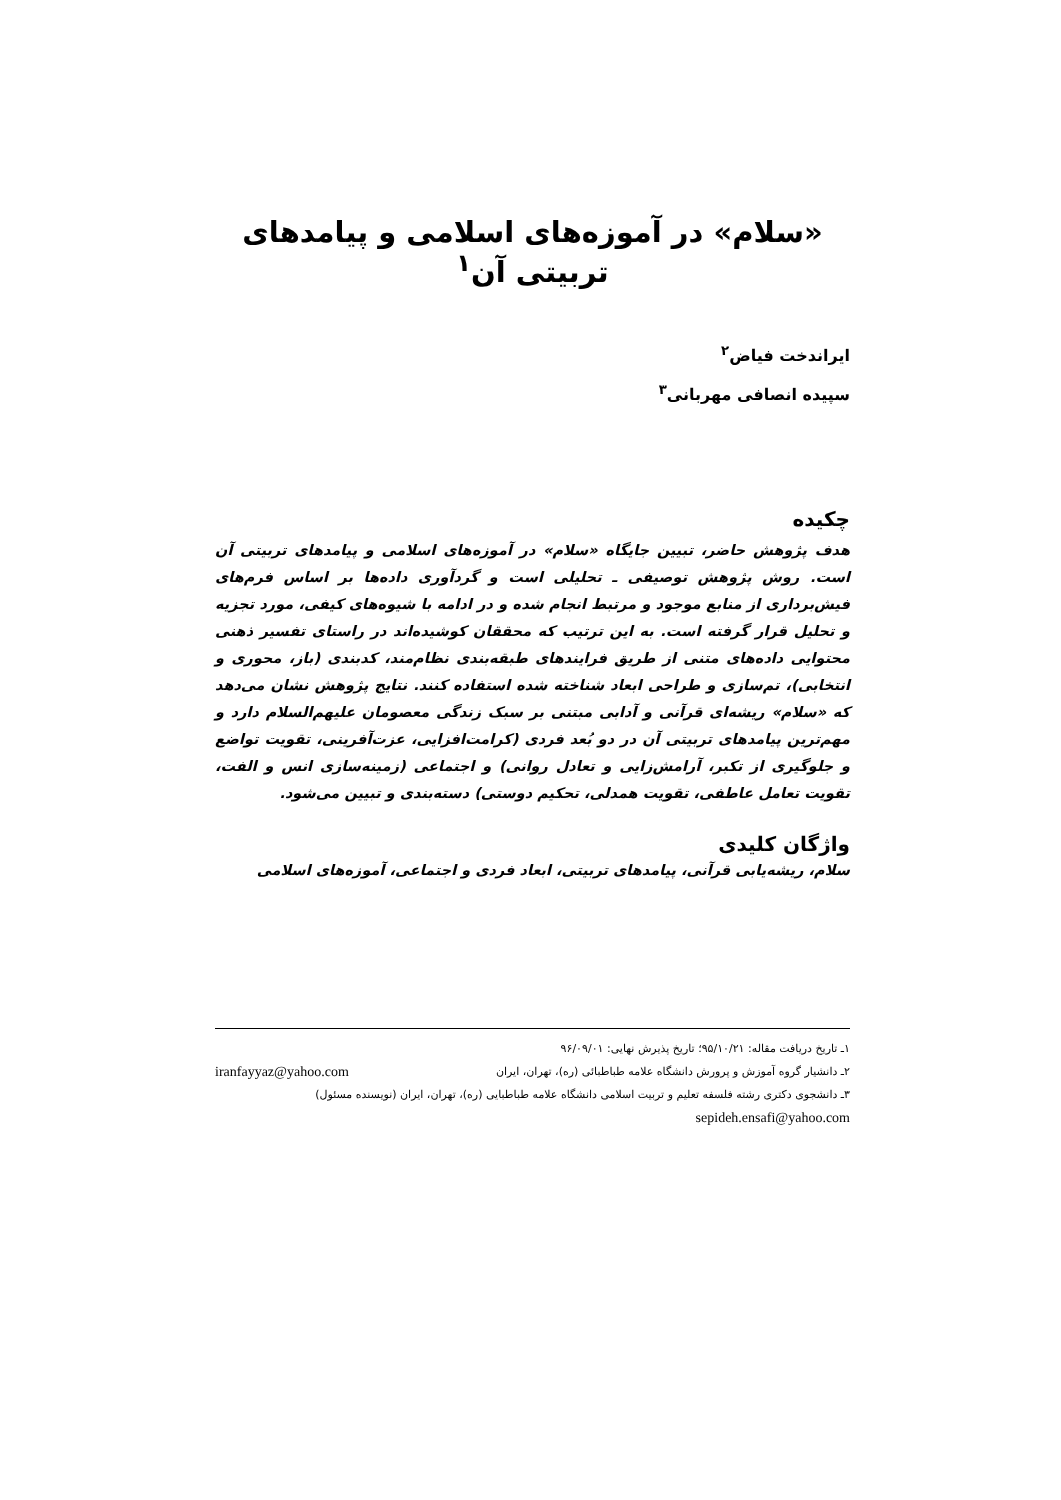«سلام» در آموزه‌های اسلامی و پیامدهای تربیتی آن<sup>۱</sup>
ایراندخت فیاض<sup>۲</sup>
سپیده انصافی مهربانی<sup>۳</sup>
چکیده
هدف پژوهش حاضر، تبیین جایگاه «سلام» در آموزه‌های اسلامی و پیامدهای تربیتی آن است. روش پژوهش توصیفی ـ تحلیلی است و گردآوری داده‌ها بر اساس فرم‌های فیش‌برداری از منابع موجود و مرتبط انجام شده و در ادامه با شیوه‌های کیفی، مورد تجزیه و تحلیل قرار گرفته است. به این ترتیب که محققان کوشیده‌اند در راستای تفسیر ذهنی محتوایی داده‌های متنی از طریق فرایندهای طبقه‌بندی نظام‌مند، کدبندی (باز، محوری و انتخابی)، تم‌سازی و طراحی ابعاد شناخته شده استفاده کنند. نتایج پژوهش نشان می‌دهد که «سلام» ریشه‌ای قرآنی و آدابی مبتنی بر سبک زندگی معصومان علیهم‌السلام دارد و مهم‌ترین پیامدهای تربیتی آن در دو بُعد فردی (کرامت‌افزایی، عزت‌آفرینی، تقویت تواضع و جلوگیری از تکبر، آرامش‌زایی و تعادل روانی) و اجتماعی (زمینه‌سازی انس و الفت، تقویت تعامل عاطفی، تقویت همدلی، تحکیم دوستی) دسته‌بندی و تبیین می‌شود.
واژگان کلیدی
سلام، ریشه‌یابی قرآنی، پیامدهای تربیتی، ابعاد فردی و اجتماعی، آموزه‌های اسلامی
۱ـ تاریخ دریافت مقاله: ۹۵/۱۰/۲۱؛ تاریخ پذیرش نهایی: ۹۶/۰۹/۰۱
۲ـ دانشیار گروه آموزش و پرورش دانشگاه علامه طباطبائی (ره)، تهران، ایران iranfayyaz@yahoo.com
۳ـ دانشجوی دکتری رشته فلسفه تعلیم و تربیت اسلامی دانشگاه علامه طباطبایی (ره)، تهران، ایران (نویسنده مسئول)
sepideh.ensafi@yahoo.com